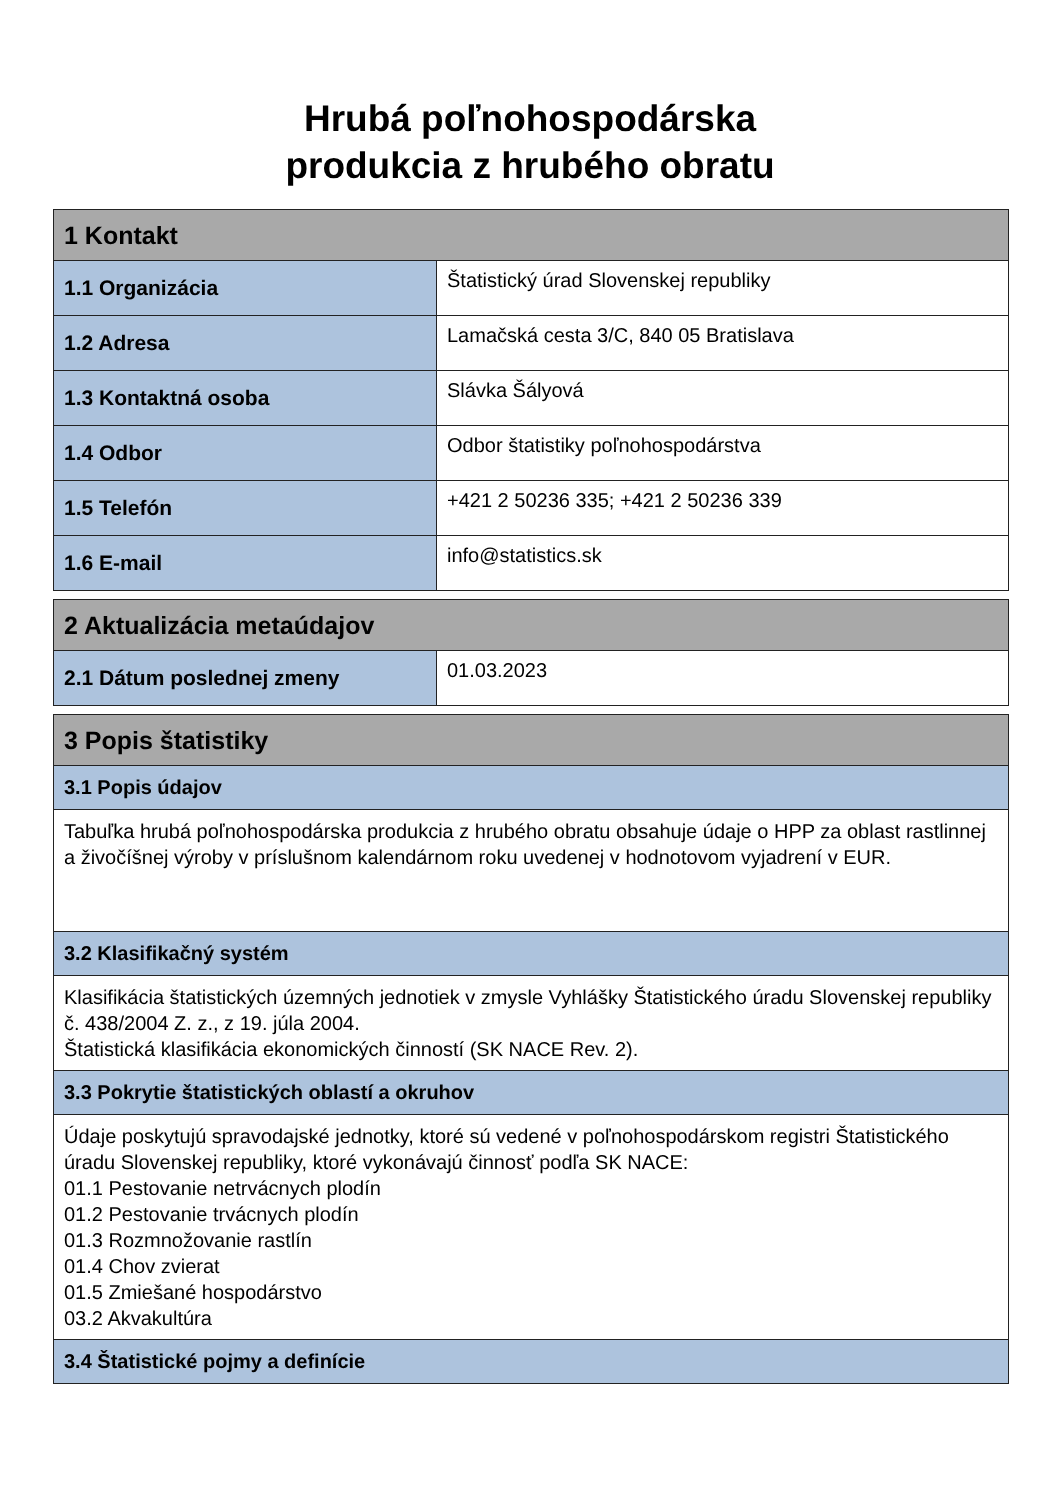Hrubá poľnohospodárska
produkcia z hrubého obratu
| 1 Kontakt | |
| --- | --- |
| 1.1 Organizácia | Štatistický úrad Slovenskej republiky |
| 1.2 Adresa | Lamačská cesta 3/C, 840 05 Bratislava |
| 1.3 Kontaktná osoba | Slávka Šályová |
| 1.4 Odbor | Odbor štatistiky poľnohospodárstva |
| 1.5 Telefón | +421 2 50236 335; +421 2 50236 339 |
| 1.6 E-mail | info@statistics.sk |
| 2 Aktualizácia metaúdajov | |
| --- | --- |
| 2.1 Dátum poslednej zmeny | 01.03.2023 |
| 3 Popis štatistiky |
| --- |
| 3.1 Popis údajov |
| Tabuľka hrubá poľnohospodárska produkcia z hrubého obratu obsahuje údaje o HPP za oblast rastlinnej a živočíšnej výroby v príslušnom kalendárnom roku uvedenej v hodnotovom vyjadrení v EUR. |
| 3.2 Klasifikačný systém |
| Klasifikácia štatistických územných jednotiek v zmysle Vyhlášky Štatistického úradu Slovenskej republiky č. 438/2004 Z. z., z 19. júla 2004. Štatistická klasifikácia ekonomických činností (SK NACE Rev. 2). |
| 3.3 Pokrytie štatistických oblastí a okruhov |
| Údaje poskytujú spravodajské jednotky, ktoré sú vedené v poľnohospodárskom registri Štatistického úradu Slovenskej republiky, ktoré vykonávajú činnosť podľa SK NACE: 01.1 Pestovanie netrvácnych plodín 01.2 Pestovanie trvácnych plodín 01.3 Rozmnožovanie rastlín 01.4 Chov zvierat 01.5 Zmiešané hospodárstvo 03.2 Akvakultúra |
| 3.4 Štatistické pojmy a definície |